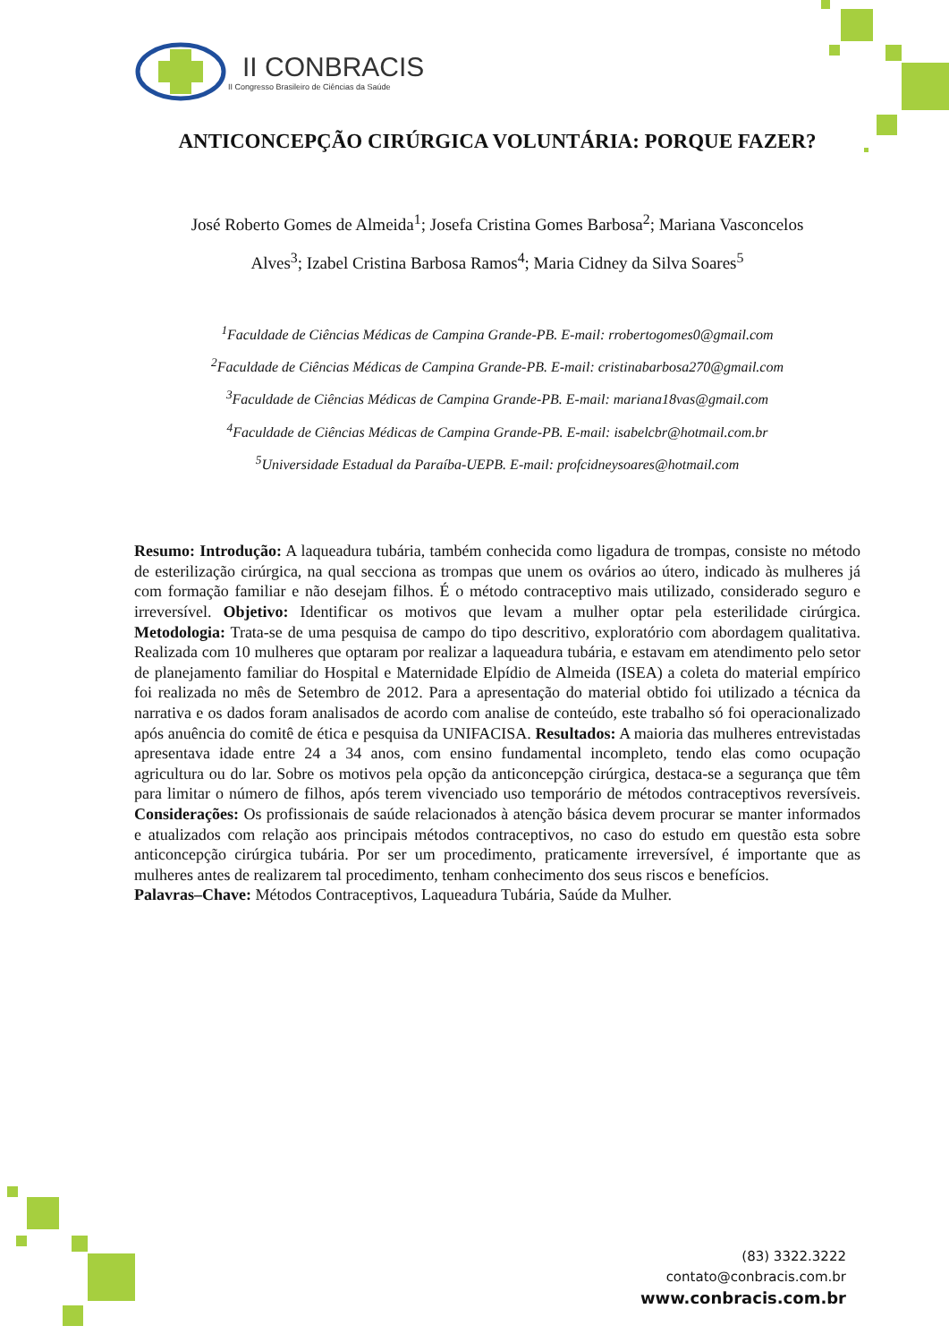II CONBRACIS
II Congresso Brasileiro de Ciências da Saúde
ANTICONCEPÇÃO CIRÚRGICA VOLUNTÁRIA: PORQUE FAZER?
José Roberto Gomes de Almeida<sup>1</sup>; Josefa Cristina Gomes Barbosa<sup>2</sup>; Mariana Vasconcelos
Alves<sup>3</sup>; Izabel Cristina Barbosa Ramos<sup>4</sup>; Maria Cidney da Silva Soares<sup>5</sup>
<sup>1</sup> Faculdade de Ciências Médicas de Campina Grande-PB. E-mail: rrobertogomes0@gmail.com
<sup>2</sup> Faculdade de Ciências Médicas de Campina Grande-PB. E-mail: cristinabarbosa270@gmail.com
<sup>3</sup> Faculdade de Ciências Médicas de Campina Grande-PB. E-mail: mariana18vas@gmail.com
<sup>4</sup> Faculdade de Ciências Médicas de Campina Grande-PB. E-mail: isabelcbr@hotmail.com.br
<sup>5</sup> Universidade Estadual da Paraíba-UEPB. E-mail: profcidneysoares@hotmail.com
Resumo: Introdução: A laqueadura tubária, também conhecida como ligadura de trompas, consiste no método de esterilização cirúrgica, na qual secciona as trompas que unem os ovários ao útero, indicado às mulheres já com formação familiar e não desejam filhos. É o método contraceptivo mais utilizado, considerado seguro e irreversível. Objetivo: Identificar os motivos que levam a mulher optar pela esterilidade cirúrgica. Metodologia: Trata-se de uma pesquisa de campo do tipo descritivo, exploratório com abordagem qualitativa. Realizada com 10 mulheres que optaram por realizar a laqueadura tubária, e estavam em atendimento pelo setor de planejamento familiar do Hospital e Maternidade Elpídio de Almeida (ISEA) a coleta do material empírico foi realizada no mês de Setembro de 2012. Para a apresentação do material obtido foi utilizado a técnica da narrativa e os dados foram analisados de acordo com analise de conteúdo, este trabalho só foi operacionalizado após anuência do comitê de ética e pesquisa da UNIFACISA. Resultados: A maioria das mulheres entrevistadas apresentava idade entre 24 a 34 anos, com ensino fundamental incompleto, tendo elas como ocupação agricultura ou do lar. Sobre os motivos pela opção da anticoncepção cirúrgica, destaca-se a segurança que têm para limitar o número de filhos, após terem vivenciado uso temporário de métodos contraceptivos reversíveis. Considerações: Os profissionais de saúde relacionados à atenção básica devem procurar se manter informados e atualizados com relação aos principais métodos contraceptivos, no caso do estudo em questão esta sobre anticoncepção cirúrgica tubária. Por ser um procedimento, praticamente irreversível, é importante que as mulheres antes de realizarem tal procedimento, tenham conhecimento dos seus riscos e benefícios.
Palavras–Chave: Métodos Contraceptivos, Laqueadura Tubária, Saúde da Mulher.
(83) 3322.3222
contato@conbracis.com.br
www.conbracis.com.br